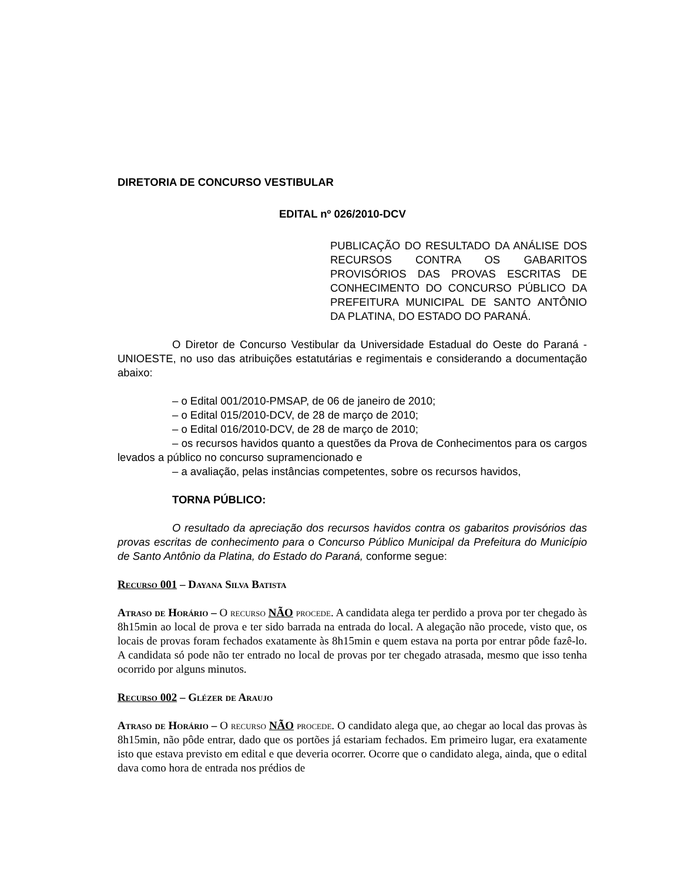DIRETORIA DE CONCURSO VESTIBULAR
EDITAL nº 026/2010-DCV
PUBLICAÇÃO DO RESULTADO DA ANÁLISE DOS RECURSOS CONTRA OS GABARITOS PROVISÓRIOS DAS PROVAS ESCRITAS DE CONHECIMENTO DO CONCURSO PÚBLICO DA PREFEITURA MUNICIPAL DE SANTO ANTÔNIO DA PLATINA, DO ESTADO DO PARANÁ.
O Diretor de Concurso Vestibular da Universidade Estadual do Oeste do Paraná - UNIOESTE, no uso das atribuições estatutárias e regimentais e considerando a documentação abaixo:
– o Edital 001/2010-PMSAP, de 06 de janeiro de 2010;
– o Edital 015/2010-DCV, de 28 de março de 2010;
– o Edital 016/2010-DCV, de 28 de março de 2010;
– os recursos havidos quanto a questões da Prova de Conhecimentos para os cargos levados a público no concurso supramencionado e
– a avaliação, pelas instâncias competentes, sobre os recursos havidos,
TORNA PÚBLICO:
O resultado da apreciação dos recursos havidos contra os gabaritos provisórios das provas escritas de conhecimento para o Concurso Público Municipal da Prefeitura do Município de Santo Antônio da Platina, do Estado do Paraná, conforme segue:
Recurso 001 – Dayana Silva Batista
Atraso de Horário – O recurso NÃO procede. A candidata alega ter perdido a prova por ter chegado às 8h15min ao local de prova e ter sido barrada na entrada do local. A alegação não procede, visto que, os locais de provas foram fechados exatamente às 8h15min e quem estava na porta por entrar pôde fazê-lo. A candidata só pode não ter entrado no local de provas por ter chegado atrasada, mesmo que isso tenha ocorrido por alguns minutos.
Recurso 002 – Glézer de Araujo
Atraso de Horário – O recurso NÃO procede. O candidato alega que, ao chegar ao local das provas às 8h15min, não pôde entrar, dado que os portões já estariam fechados. Em primeiro lugar, era exatamente isto que estava previsto em edital e que deveria ocorrer. Ocorre que o candidato alega, ainda, que o edital dava como hora de entrada nos prédios de